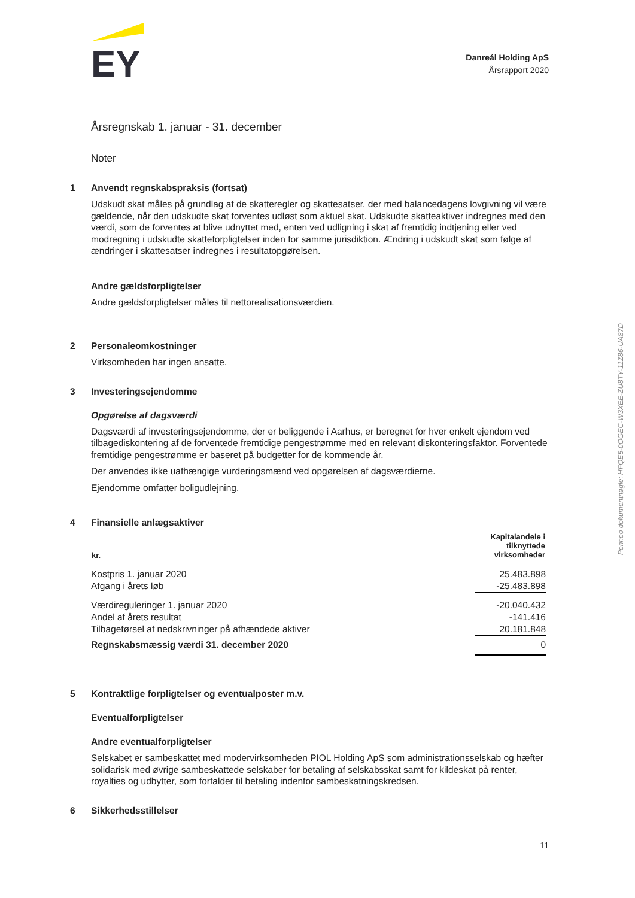EY
Danreál Holding ApS
Årsrapport 2020
Årsregnskab 1. januar - 31. december
Noter
1 Anvendt regnskabspraksis (fortsat)
Udskudt skat måles på grundlag af de skatteregler og skattesatser, der med balancedagens lovgivning vil være gældende, når den udskudte skat forventes udløst som aktuel skat. Udskudte skatteaktiver indregnes med den værdi, som de forventes at blive udnyttet med, enten ved udligning i skat af fremtidig indtjening eller ved modregning i udskudte skatteforpligtelser inden for samme jurisdiktion. Ændring i udskudt skat som følge af ændringer i skattesatser indregnes i resultatopgørelsen.
Andre gældsforpligtelser
Andre gældsforpligtelser måles til nettorealisationsværdien.
2 Personaleomkostninger
Virksomheden har ingen ansatte.
3 Investeringsejendomme
Opgørelse af dagsværdi
Dagsværdi af investeringsejendomme, der er beliggende i Aarhus, er beregnet for hver enkelt ejendom ved tilbagediskontering af de forventede fremtidige pengestrømme med en relevant diskonteringsfaktor. Forventede fremtidige pengestrømme er baseret på budgetter for de kommende år.
Der anvendes ikke uafhængige vurderingsmænd ved opgørelsen af dagsværdierne.
Ejendomme omfatter boligudlejning.
4 Finansielle anlægsaktiver
| kr. | Kapitalandele i tilknyttede virksomheder |
| --- | --- |
| Kostpris 1. januar 2020 | 25.483.898 |
| Afgang i årets løb | -25.483.898 |
| Værdireguleringer 1. januar 2020 | -20.040.432 |
| Andel af årets resultat | -141.416 |
| Tilbageførsel af nedskrivninger på afhændede aktiver | 20.181.848 |
| Regnskabsmæssig værdi 31. december 2020 | 0 |
5 Kontraktlige forpligtelser og eventualposter m.v.
Eventualforpligtelser
Andre eventualforpligtelser
Selskabet er sambeskattet med modervirksomheden PIOL Holding ApS som administrationsselskab og hæfter solidarisk med øvrige sambeskattede selskaber for betaling af selskabsskat samt for kildeskat på renter, royalties og udbytter, som forfalder til betaling indenfor sambeskatningskredsen.
6 Sikkerhedsstillelser
11
Penneo dokumentnøgle: HFQE5-0OGEC-W3XEE-ZU8TY-11Z86-UA87D